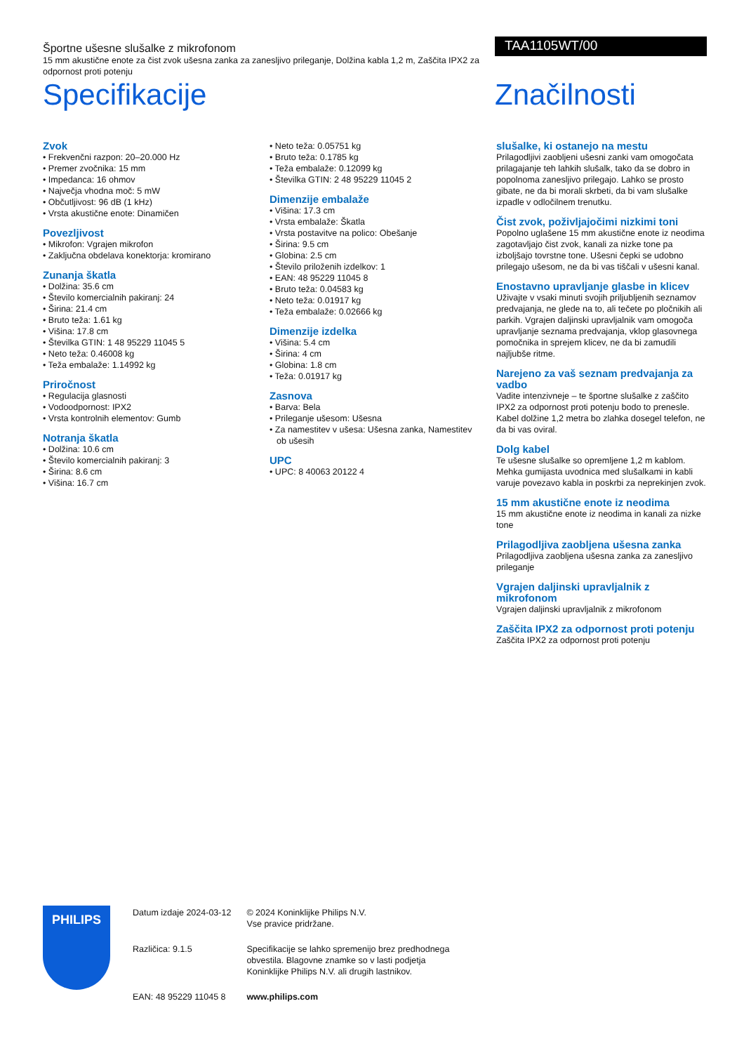Športne ušesne slušalke z mikrofonom
15 mm akustične enote za čist zvok ušesna zanka za zanesljivo prileganje, Dolžina kabla 1,2 m, Zaščita IPX2 za odpornost proti potenju
Specifikacije
TAA1105WT/00
Značilnosti
Zvok
• Frekvenčni razpon: 20–20.000 Hz
• Premer zvočnika: 15 mm
• Impedanca: 16 ohmov
• Največja vhodna moč: 5 mW
• Občutljivost: 96 dB (1 kHz)
• Vrsta akustične enote: Dinamičen
Povezljivost
• Mikrofon: Vgrajen mikrofon
• Zaključna obdelava konektorja: kromirano
Zunanja škatla
• Dolžina: 35.6 cm
• Število komercialnih pakiranj: 24
• Širina: 21.4 cm
• Bruto teža: 1.61 kg
• Višina: 17.8 cm
• Številka GTIN: 1 48 95229 11045 5
• Neto teža: 0.46008 kg
• Teža embalaže: 1.14992 kg
Priročnost
• Regulacija glasnosti
• Vodoodpornost: IPX2
• Vrsta kontrolnih elementov: Gumb
Notranja škatla
• Dolžina: 10.6 cm
• Število komercialnih pakiranj: 3
• Širina: 8.6 cm
• Višina: 16.7 cm
• Neto teža: 0.05751 kg
• Bruto teža: 0.1785 kg
• Teža embalaže: 0.12099 kg
• Številka GTIN: 2 48 95229 11045 2
Dimenzije embalaže
• Višina: 17.3 cm
• Vrsta embalaže: Škatla
• Vrsta postavitve na polico: Obešanje
• Širina: 9.5 cm
• Globina: 2.5 cm
• Število priloženih izdelkov: 1
• EAN: 48 95229 11045 8
• Bruto teža: 0.04583 kg
• Neto teža: 0.01917 kg
• Teža embalaže: 0.02666 kg
Dimenzije izdelka
• Višina: 5.4 cm
• Širina: 4 cm
• Globina: 1.8 cm
• Teža: 0.01917 kg
Zasnova
• Barva: Bela
• Prileganje ušesom: Ušesna
• Za namestitev v ušesa: Ušesna zanka, Namestitev ob ušesih
UPC
• UPC: 8 40063 20122 4
slušalke, ki ostanejo na mestu
Prilagodljivi zaobljeni ušesni zanki vam omogočata prilagajanje teh lahkih slušalk, tako da se dobro in popolnoma zanesljivo prilegajo. Lahko se prosto gibate, ne da bi morali skrbeti, da bi vam slušalke izpadle v odločilnem trenutku.
Čist zvok, poživljajočimi nizkimi toni
Popolno uglašene 15 mm akustične enote iz neodima zagotavljajo čist zvok, kanali za nizke tone pa izboljšajo tovrstne tone. Ušesni čepki se udobno prilegajo ušesom, ne da bi vas tiščali v ušesni kanal.
Enostavno upravljanje glasbe in klicev
Uživajte v vsaki minuti svojih priljubljenih seznamov predvajanja, ne glede na to, ali tečete po pločnikih ali parkih. Vgrajen daljinski upravljalnik vam omogoča upravljanje seznama predvajanja, vklop glasovnega pomočnika in sprejem klicev, ne da bi zamudili najljubše ritme.
Narejeno za vaš seznam predvajanja za vadbo
Vadite intenzivneje – te športne slušalke z zaščito IPX2 za odpornost proti potenju bodo to prenesle. Kabel dolžine 1,2 metra bo zlahka dosegel telefon, ne da bi vas oviral.
Dolg kabel
Te ušesne slušalke so opremljene 1,2 m kablom. Mehka gumijasta uvodnica med slušalkami in kabli varuje povezavo kabla in poskrbi za neprekinjen zvok.
15 mm akustične enote iz neodima
15 mm akustične enote iz neodima in kanali za nizke tone
Prilagodljiva zaobljena ušesna zanka
Prilagodljiva zaobljena ušesna zanka za zanesljivo prileganje
Vgrajen daljinski upravljalnik z mikrofonom
Vgrajen daljinski upravljalnik z mikrofonom
Zaščita IPX2 za odpornost proti potenju
Zaščita IPX2 za odpornost proti potenju
PHILIPS
| Datum izdaje 2024-03-12 | © 2024 Koninklijke Philips N.V. Vse pravice pridržane. |
| Različica: 9.1.5 | Specifikacije se lahko spremenijo brez predhodnega obvestila. Blagovne znamke so v lasti podjetja Koninklijke Philips N.V. ali drugih lastnikov. |
| EAN: 48 95229 11045 8 | www.philips.com |